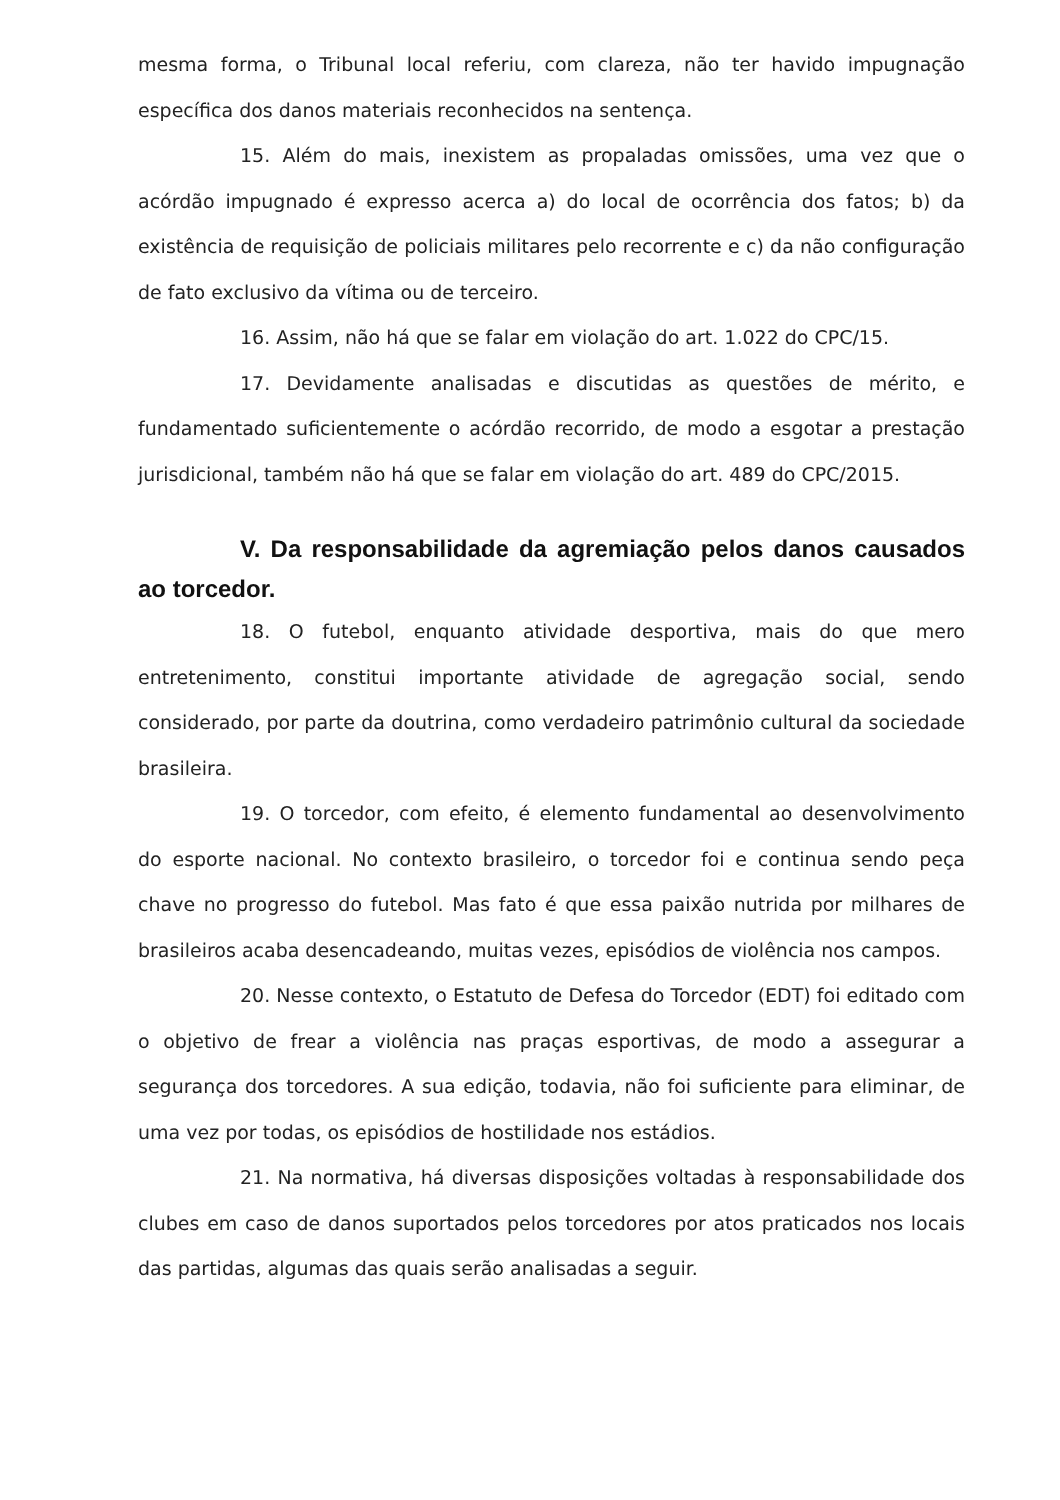mesma forma, o Tribunal local referiu, com clareza, não ter havido impugnação específica dos danos materiais reconhecidos na sentença.
15. Além do mais, inexistem as propaladas omissões, uma vez que o acórdão impugnado é expresso acerca a) do local de ocorrência dos fatos; b) da existência de requisição de policiais militares pelo recorrente e c) da não configuração de fato exclusivo da vítima ou de terceiro.
16. Assim, não há que se falar em violação do art. 1.022 do CPC/15.
17. Devidamente analisadas e discutidas as questões de mérito, e fundamentado suficientemente o acórdão recorrido, de modo a esgotar a prestação jurisdicional, também não há que se falar em violação do art. 489 do CPC/2015.
V. Da responsabilidade da agremiação pelos danos causados ao torcedor.
18. O futebol, enquanto atividade desportiva, mais do que mero entretenimento, constitui importante atividade de agregação social, sendo considerado, por parte da doutrina, como verdadeiro patrimônio cultural da sociedade brasileira.
19. O torcedor, com efeito, é elemento fundamental ao desenvolvimento do esporte nacional. No contexto brasileiro, o torcedor foi e continua sendo peça chave no progresso do futebol. Mas fato é que essa paixão nutrida por milhares de brasileiros acaba desencadeando, muitas vezes, episódios de violência nos campos.
20. Nesse contexto, o Estatuto de Defesa do Torcedor (EDT) foi editado com o objetivo de frear a violência nas praças esportivas, de modo a assegurar a segurança dos torcedores. A sua edição, todavia, não foi suficiente para eliminar, de uma vez por todas, os episódios de hostilidade nos estádios.
21. Na normativa, há diversas disposições voltadas à responsabilidade dos clubes em caso de danos suportados pelos torcedores por atos praticados nos locais das partidas, algumas das quais serão analisadas a seguir.